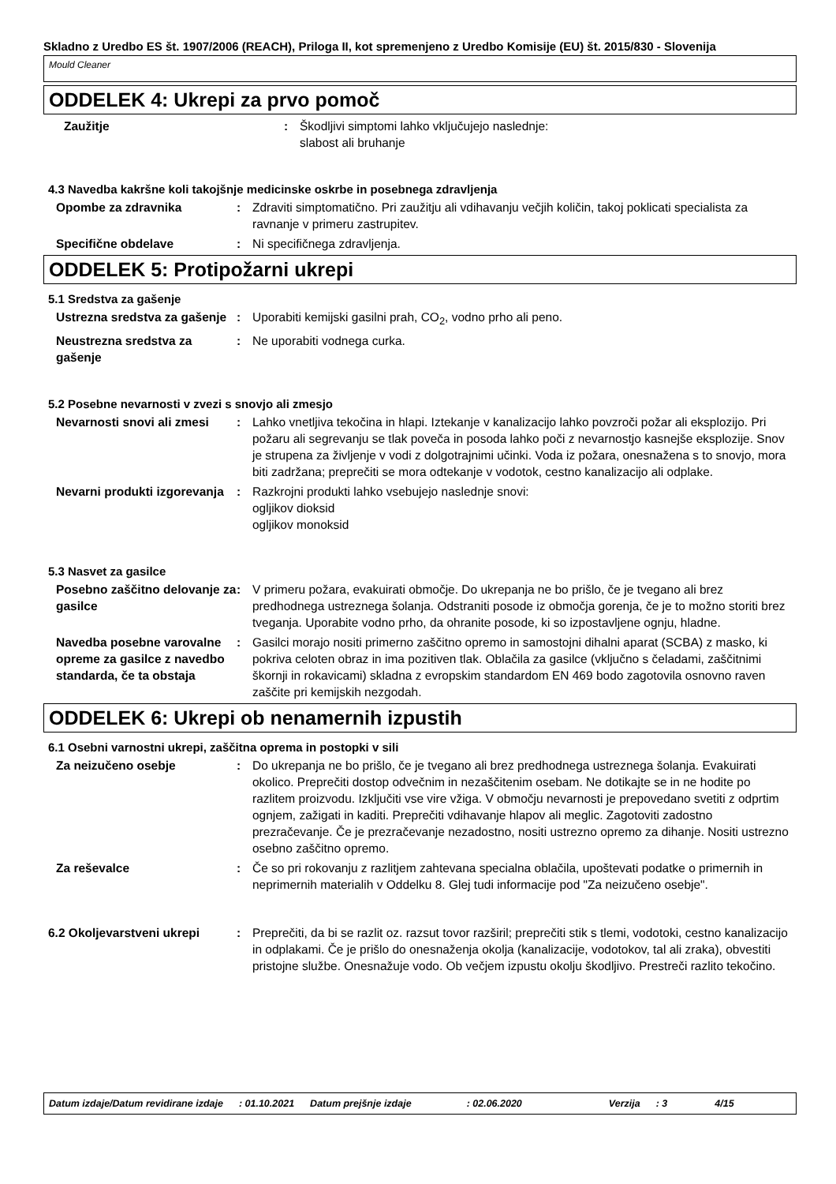Skladno z Uredbo ES št. 1907/2006 (REACH), Priloga II, kot spremenjeno z Uredbo Komisije (EU) št. 2015/830 - Slovenija
Mould Cleaner
ODDELEK 4: Ukrepi za prvo pomoč
Zaužitje : Škodljivi simptomi lahko vključujejo naslednje:
slabost ali bruhanje
4.3 Navedba kakršne koli takojšnje medicinske oskrbe in posebnega zdravljenja
Opombe za zdravnika : Zdraviti simptomatično. Pri zaužitju ali vdihavanju večjih količin, takoj poklicati specialista za ravnanje v primeru zastrupitev.
Specifične obdelave : Ni specifičnega zdravljenja.
ODDELEK 5: Protipožarni ukrepi
5.1 Sredstva za gašenje
Ustrezna sredstva za gašenje
: Uporabiti kemijski gasilni prah, CO<sub>2</sub>, vodno prho ali peno.
Neustrezna sredstva za gašenje
: Ne uporabiti vodnega curka.
5.2 Posebne nevarnosti v zvezi s snovjo ali zmesjo
Nevarnosti snovi ali zmesi : Lahko vnetljiva tekočina in hlapi. Iztekanje v kanalizacijo lahko povzroči požar ali eksplozijo. Pri požaru ali segrevanju se tlak poveča in posoda lahko poči z nevarnostjo kasnejše eksplozije. Snov je strupena za življenje v vodi z dolgotrajnimi učinki. Voda iz požara, onesnažena s to snovjo, mora biti zadržana; preprečiti se mora odtekanje v vodotok, cestno kanalizacijo ali odplake.
Nevarni produkti izgorevanja
: Razkrojni produkti lahko vsebujejo naslednje snovi:
ogljikov dioksid
ogljikov monoksid
5.3 Nasvet za gasilce
Posebno zaščitno delovanje za gasilce
: V primeru požara, evakuirati območje. Do ukrepanja ne bo prišlo, če je tvegano ali brez predhodnega ustreznega šolanja. Odstraniti posode iz območja gorenja, če je to možno storiti brez tveganja. Uporabite vodno prho, da ohranite posode, ki so izpostavljene ognju, hladne.
Navedba posebne varovalne opreme za gasilce z navedbo standarda, če ta obstaja
: Gasilci morajo nositi primerno zaščitno opremo in samostojni dihalni aparat (SCBA) z masko, ki pokriva celoten obraz in ima pozitiven tlak. Oblačila za gasilce (vključno s čeladami, zaščitnimi škornji in rokavicami) skladna z evropskim standardom EN 469 bodo zagotovila osnovno raven zaščite pri kemijskih nezgodah.
ODDELEK 6: Ukrepi ob nenamernih izpustih
6.1 Osebni varnostni ukrepi, zaščitna oprema in postopki v sili
Za neizučeno osebje : Do ukrepanja ne bo prišlo, če je tvegano ali brez predhodnega ustreznega šolanja. Evakuirati okolico. Preprečiti dostop odvečnim in nezaščitenim osebam. Ne dotikajte se in ne hodite po razlitem proizvodu. Izključiti vse vire vžiga. V območju nevarnosti je prepovedano svetiti z odprtim ognjem, zažigati in kaditi. Preprečiti vdihavanje hlapov ali meglic. Zagotoviti zadostno prezračevanje. Če je prezračevanje nezadostno, nositi ustrezno opremo za dihanje. Nositi ustrezno osebno zaščitno opremo.
Za reševalce : Če so pri rokovanju z razlitjem zahtevana specialna oblačila, upoštevati podatke o primernih in neprimernih materialih v Oddelku 8. Glej tudi informacije pod "Za neizučeno osebje".
6.2 Okoljevarstveni ukrepi : Preprečiti, da bi se razlit oz. razsut tovor razširil; preprečiti stik s tlemi, vodotoki, cestno kanalizacijo in odplakami. Če je prišlo do onesnaženja okolja (kanalizacije, vodotokov, tal ali zraka), obvestiti pristojne službe. Onesnažuje vodo. Ob večjem izpustu okolju škodljivo. Prestreči razlito tekočino.
Datum izdaje/Datum revidirane izdaje: 01.10.2021 Datum prejšnje izdaje: 02.06.2020 Verzija: 3 4/15